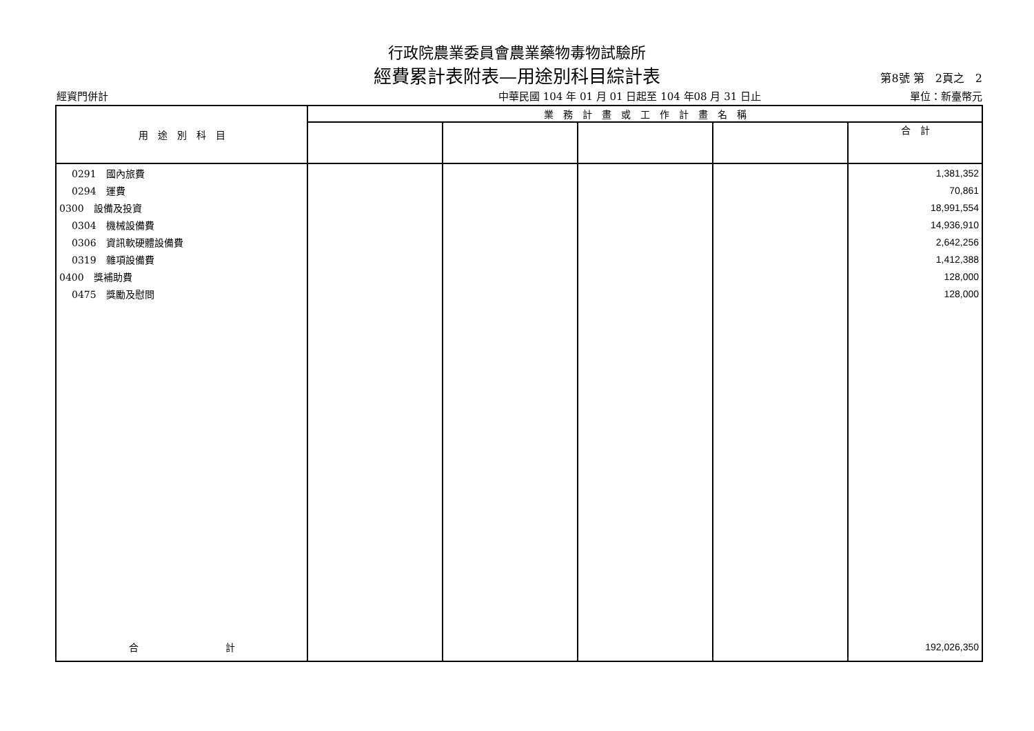行政院農業委員會農業藥物毒物試驗所
經費累計表附表—用途別科目綜計表 第8號 第　2頁之　2
經資門併計 中華民國 104 年 01 月 01 日起至 104 年08 月 31 日止 單位：新臺幣元
| 用 途 別 科 目 | 業 務 計 畫 或 工 作 計 畫 名 稱 | | | | |
| --- | --- | --- | --- | --- | --- |
| | | | | | 合 計 |
| 0291 國內旅費 | | | | | 1,381,352 |
| 0294 運費 | | | | | 70,861 |
| 0300 設備及投資 | | | | | 18,991,554 |
| 0304 機械設備費 | | | | | 14,936,910 |
| 0306 資訊軟硬體設備費 | | | | | 2,642,256 |
| 0319 雜項設備費 | | | | | 1,412,388 |
| 0400 獎補助費 | | | | | 128,000 |
| 0475 獎勵及慰問 | | | | | 128,000 |
| 合 計 | | | | | 192,026,350 |